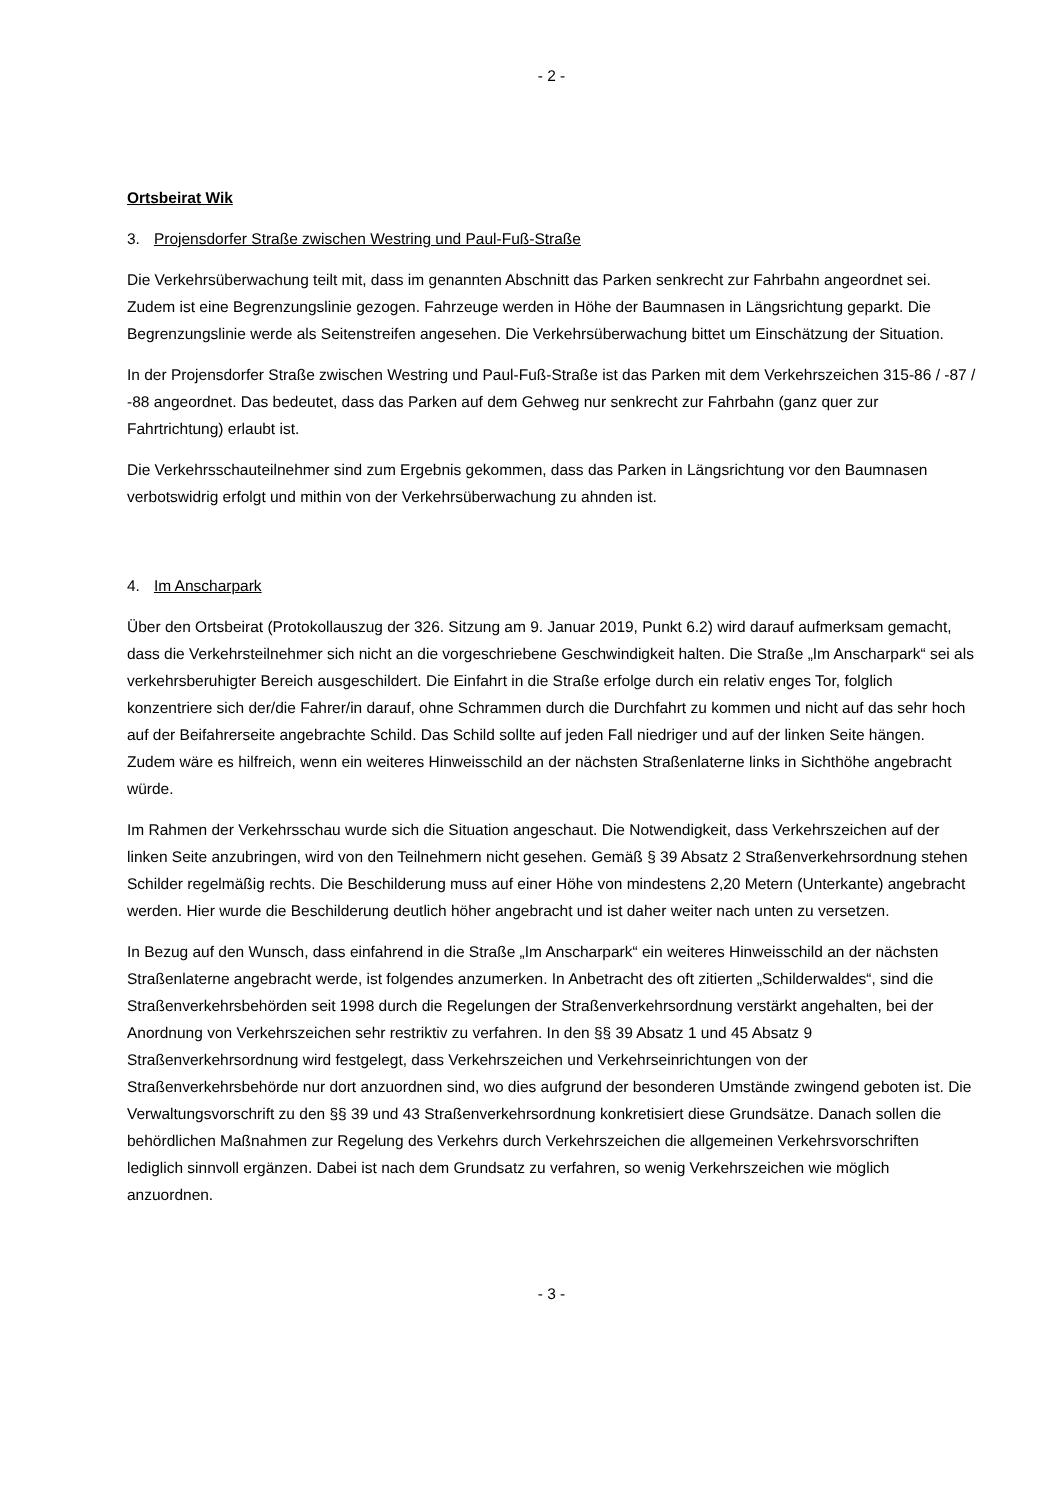- 2 -
Ortsbeirat Wik
3. Projensdorfer Straße zwischen Westring und Paul-Fuß-Straße
Die Verkehrsüberwachung teilt mit, dass im genannten Abschnitt das Parken senkrecht zur Fahrbahn angeordnet sei. Zudem ist eine Begrenzungslinie gezogen. Fahrzeuge werden in Höhe der Baumnasen in Längsrichtung geparkt. Die Begrenzungslinie werde als Seitenstreifen angesehen. Die Verkehrsüberwachung bittet um Einschätzung der Situation.
In der Projensdorfer Straße zwischen Westring und Paul-Fuß-Straße ist das Parken mit dem Verkehrszeichen 315-86 / -87 / -88 angeordnet. Das bedeutet, dass das Parken auf dem Gehweg nur senkrecht zur Fahrbahn (ganz quer zur Fahrtrichtung) erlaubt ist.
Die Verkehrsschauteilnehmer sind zum Ergebnis gekommen, dass das Parken in Längsrichtung vor den Baumnasen verbotswidrig erfolgt und mithin von der Verkehrsüberwachung zu ahnden ist.
4. Im Anscharpark
Über den Ortsbeirat (Protokollauszug der 326. Sitzung am 9. Januar 2019, Punkt 6.2) wird darauf aufmerksam gemacht, dass die Verkehrsteilnehmer sich nicht an die vorgeschriebene Geschwindigkeit halten. Die Straße „Im Anscharpark“ sei als verkehrsberuhigter Bereich ausgeschildert. Die Einfahrt in die Straße erfolge durch ein relativ enges Tor, folglich konzentriere sich der/die Fahrer/in darauf, ohne Schrammen durch die Durchfahrt zu kommen und nicht auf das sehr hoch auf der Beifahrerseite angebrachte Schild. Das Schild sollte auf jeden Fall niedriger und auf der linken Seite hängen. Zudem wäre es hilfreich, wenn ein weiteres Hinweisschild an der nächsten Straßenlaterne links in Sichthöhe angebracht würde.
Im Rahmen der Verkehrsschau wurde sich die Situation angeschaut. Die Notwendigkeit, dass Verkehrszeichen auf der linken Seite anzubringen, wird von den Teilnehmern nicht gesehen. Gemäß § 39 Absatz 2 Straßenverkehrsordnung stehen Schilder regelmäßig rechts. Die Beschilderung muss auf einer Höhe von mindestens 2,20 Metern (Unterkante) angebracht werden. Hier wurde die Beschilderung deutlich höher angebracht und ist daher weiter nach unten zu versetzen.
In Bezug auf den Wunsch, dass einfahrend in die Straße „Im Anscharpark“ ein weiteres Hinweisschild an der nächsten Straßenlaterne angebracht werde, ist folgendes anzumerken. In Anbetracht des oft zitierten „Schilderwaldes“, sind die Straßenverkehrsbehörden seit 1998 durch die Regelungen der Straßenverkehrsordnung verstärkt angehalten, bei der Anordnung von Verkehrszeichen sehr restriktiv zu verfahren. In den §§ 39 Absatz 1 und 45 Absatz 9 Straßenverkehrsordnung wird festgelegt, dass Verkehrszeichen und Verkehrseinrichtungen von der Straßenverkehrsbehörde nur dort anzuordnen sind, wo dies aufgrund der besonderen Umstände zwingend geboten ist. Die Verwaltungsvorschrift zu den §§ 39 und 43 Straßenverkehrsordnung konkretisiert diese Grundsätze. Danach sollen die behördlichen Maßnahmen zur Regelung des Verkehrs durch Verkehrszeichen die allgemeinen Verkehrsvorschriften lediglich sinnvoll ergänzen. Dabei ist nach dem Grundsatz zu verfahren, so wenig Verkehrszeichen wie möglich anzuordnen.
- 3 -